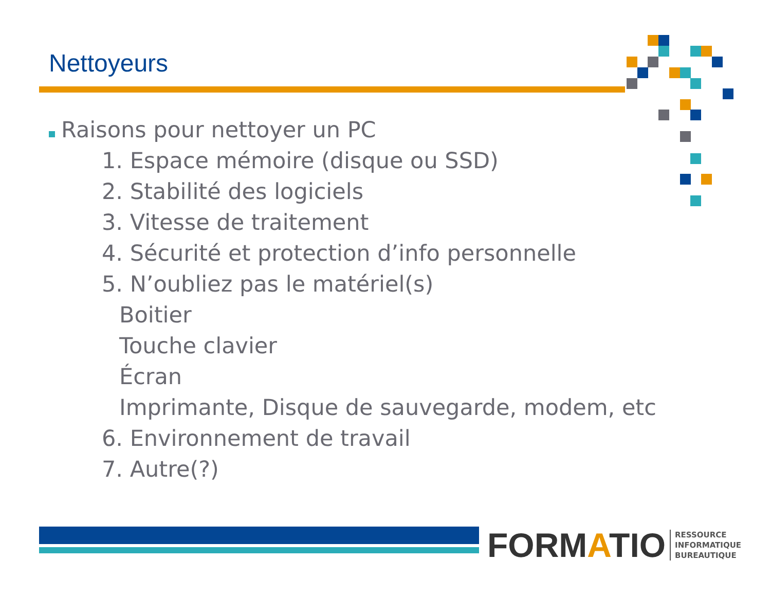Nettoyeurs
Raisons pour nettoyer un PC
1. Espace mémoire (disque ou SSD)
2. Stabilité des logiciels
3. Vitesse de traitement
4. Sécurité et protection d’info personnelle
5. N’oubliez pas le matériel(s)
Boitier
Touche clavier
Écran
Imprimante, Disque de sauvegarde, modem, etc
6. Environnement de travail
7. Autre(?)
FORMATIO RESSOURCE
INFORMATIQUE
BUREAUTIQUE